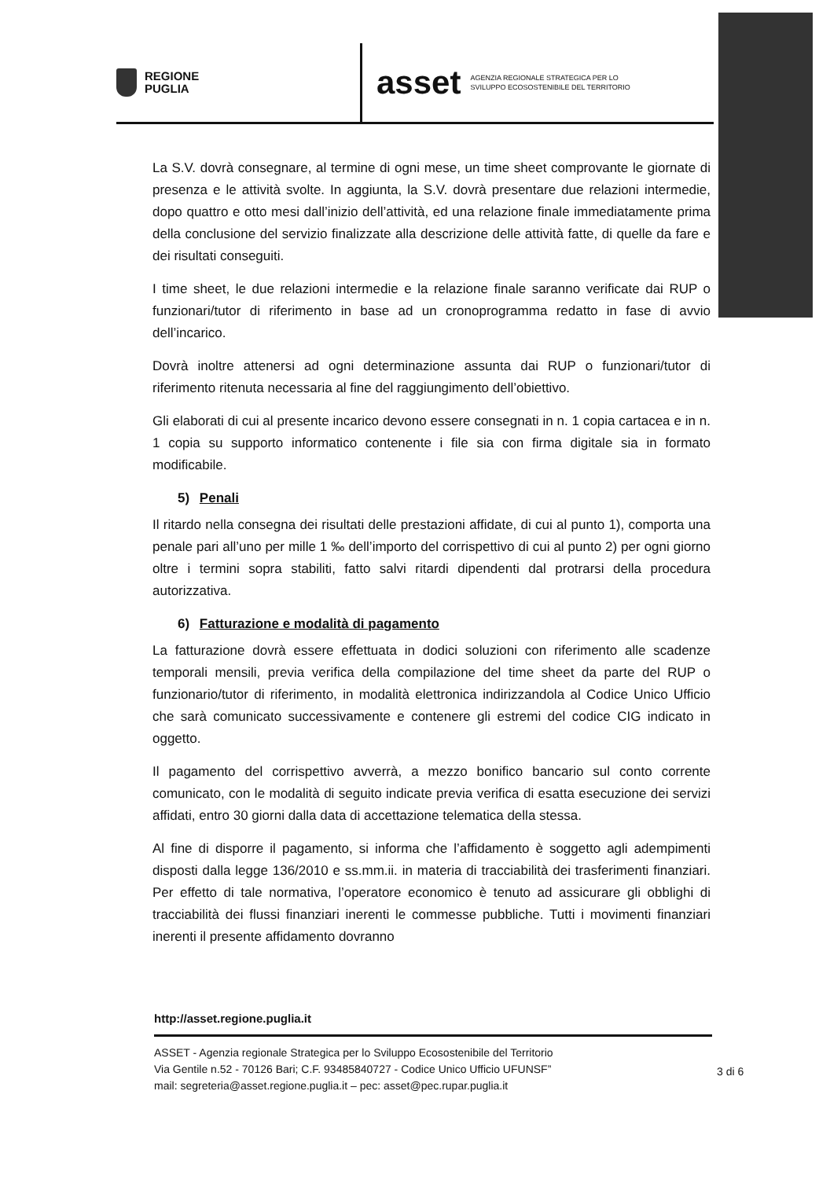REGIONE
PUGLIA
asset AGENZIA REGIONALE STRATEGICA PER LO
SVILUPPO ECOSOSTENIBILE DEL TERRITORIO
La S.V. dovrà consegnare, al termine di ogni mese, un time sheet comprovante le giornate di presenza e le attività svolte. In aggiunta, la S.V. dovrà presentare due relazioni intermedie, dopo quattro e otto mesi dall’inizio dell’attività, ed una relazione finale immediatamente prima della conclusione del servizio finalizzate alla descrizione delle attività fatte, di quelle da fare e dei risultati conseguiti.
I time sheet, le due relazioni intermedie e la relazione finale saranno verificate dai RUP o funzionari/tutor di riferimento in base ad un cronoprogramma redatto in fase di avvio dell’incarico.
Dovrà inoltre attenersi ad ogni determinazione assunta dai RUP o funzionari/tutor di riferimento ritenuta necessaria al fine del raggiungimento dell’obiettivo.
Gli elaborati di cui al presente incarico devono essere consegnati in n. 1 copia cartacea e in n. 1 copia su supporto informatico contenente i file sia con firma digitale sia in formato modificabile.
5) Penali
Il ritardo nella consegna dei risultati delle prestazioni affidate, di cui al punto 1), comporta una penale pari all’uno per mille 1 ‰ dell’importo del corrispettivo di cui al punto 2) per ogni giorno oltre i termini sopra stabiliti, fatto salvi ritardi dipendenti dal protrarsi della procedura autorizzativa.
6) Fatturazione e modalità di pagamento
La fatturazione dovrà essere effettuata in dodici soluzioni con riferimento alle scadenze temporali mensili, previa verifica della compilazione del time sheet da parte del RUP o funzionario/tutor di riferimento, in modalità elettronica indirizzandola al Codice Unico Ufficio che sarà comunicato successivamente e contenere gli estremi del codice CIG indicato in oggetto.
Il pagamento del corrispettivo avverrà, a mezzo bonifico bancario sul conto corrente comunicato, con le modalità di seguito indicate previa verifica di esatta esecuzione dei servizi affidati, entro 30 giorni dalla data di accettazione telematica della stessa.
Al fine di disporre il pagamento, si informa che l’affidamento è soggetto agli adempimenti disposti dalla legge 136/2010 e ss.mm.ii. in materia di tracciabilità dei trasferimenti finanziari. Per effetto di tale normativa, l’operatore economico è tenuto ad assicurare gli obblighi di tracciabilità dei flussi finanziari inerenti le commesse pubbliche. Tutti i movimenti finanziari inerenti il presente affidamento dovranno
http://asset.regione.puglia.it
ASSET - Agenzia regionale Strategica per lo Sviluppo Ecosostenibile del Territorio
Via Gentile n.52 - 70126 Bari; C.F. 93485840727 - Codice Unico Ufficio UFUNSF”
mail: segreteria@asset.regione.puglia.it – pec: asset@pec.rupar.puglia.it
3 di 6